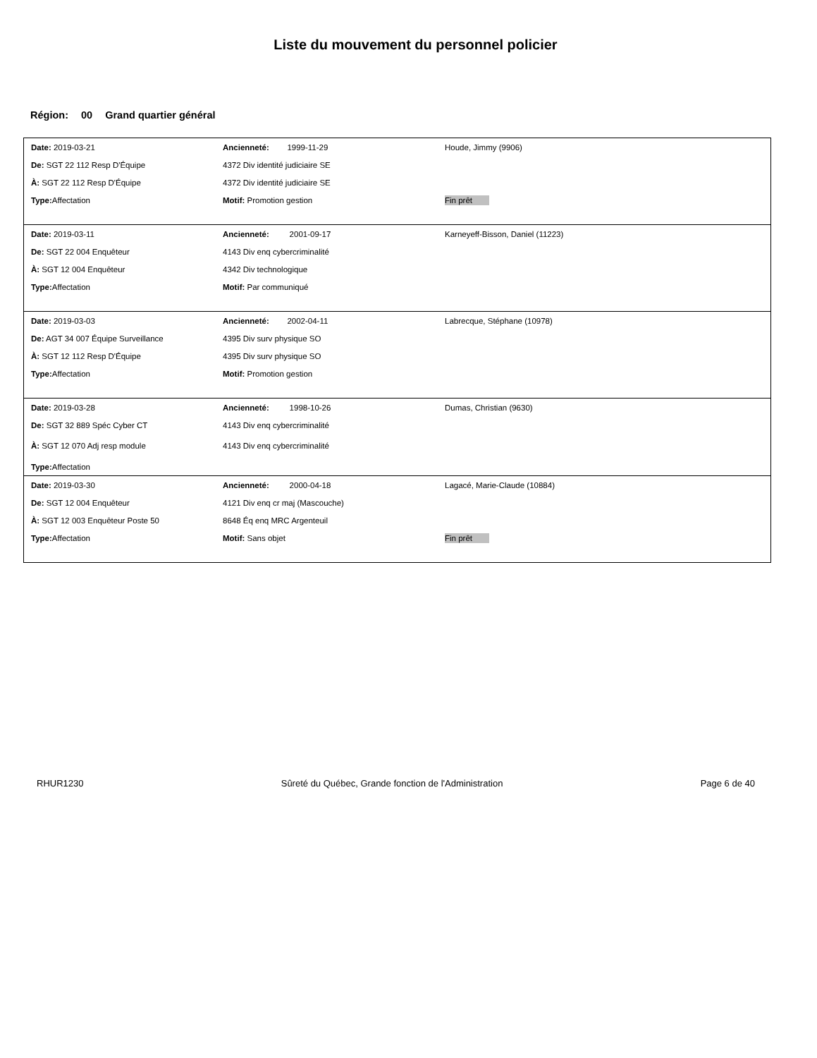Liste du mouvement du personnel policier
Région: 00 Grand quartier général
| Date: 2019-03-21 | Ancienneté: 1999-11-29 | Houde, Jimmy (9906) |
| De: SGT 22 112 Resp D'Équipe | 4372 Div identité judiciaire SE | |
| À: SGT 22 112 Resp D'Équipe | 4372 Div identité judiciaire SE | |
| Type: Affectation | Motif: Promotion gestion | Fin prêt |
| Date: 2019-03-11 | Ancienneté: 2001-09-17 | Karneyeff-Bisson, Daniel (11223) |
| De: SGT 22 004 Enquêteur | 4143 Div enq cybercriminalité | |
| À: SGT 12 004 Enquêteur | 4342 Div technologique | |
| Type: Affectation | Motif: Par communiqué | |
| Date: 2019-03-03 | Ancienneté: 2002-04-11 | Labrecque, Stéphane (10978) |
| De: AGT 34 007 Équipe Surveillance | 4395 Div surv physique SO | |
| À: SGT 12 112 Resp D'Équipe | 4395 Div surv physique SO | |
| Type: Affectation | Motif: Promotion gestion | |
| Date: 2019-03-28 | Ancienneté: 1998-10-26 | Dumas, Christian (9630) |
| De: SGT 32 889 Spéc Cyber CT | 4143 Div enq cybercriminalité | |
| À: SGT 12 070 Adj resp module | 4143 Div enq cybercriminalité | |
| Type: Affectation | | |
| Date: 2019-03-30 | Ancienneté: 2000-04-18 | Lagacé, Marie-Claude (10884) |
| De: SGT 12 004 Enquêteur | 4121 Div enq cr maj (Mascouche) | |
| À: SGT 12 003 Enquêteur Poste 50 | 8648 Éq enq MRC Argenteuil | |
| Type: Affectation | Motif: Sans objet | Fin prêt |
RHUR1230 Sûreté du Québec, Grande fonction de l'Administration Page 6 de 40